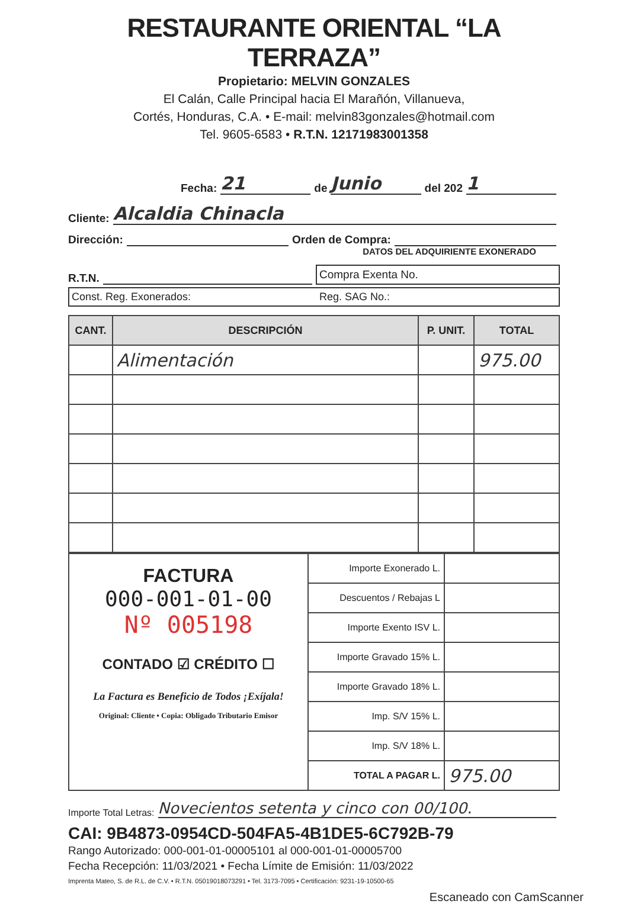RESTAURANTE ORIENTAL “LA TERRAZA”
Propietario: MELVIN GONZALES
El Calán, Calle Principal hacia El Marañón, Villanueva,
Cortés, Honduras, C.A. • E-mail: melvin83gonzales@hotmail.com
Tel. 9605-6583 • R.T.N. 12171983001358
Fecha: 21 de Junio del 202 1
Cliente: Alcaldia Chinacla
Dirección: Orden de Compra:
DATOS DEL ADQUIRIENTE EXONERADO
R.T.N. Compra Exenta No.
Const. Reg. Exonerados: Reg. SAG No.:
| CANT. | DESCRIPCIÓN | P. UNIT. | TOTAL |
| --- | --- | --- | --- |
| | Alimentación | | 975.00 |
| FACTURA 000-001-01-00 Nº 005198 CONTADO ☑ CRÉDITO ☐ La Factura es Beneficio de Todos ¡Exíjala! Original: Cliente • Copia: Obligado Tributario Emisor | Importe Exonerado L. | |
| | Descuentos / Rebajas L | |
| | Importe Exento ISV L. | |
| | Importe Gravado 15% L. | |
| | Importe Gravado 18% L. | |
| | Imp. S/V 15% L. | |
| | Imp. S/V 18% L. | |
| | TOTAL A PAGAR L. | 975.00 |
Importe Total Letras: Novecientos setenta y cinco con 00/100.
CAI: 9B4873-0954CD-504FA5-4B1DE5-6C792B-79
Rango Autorizado: 000-001-01-00005101 al 000-001-01-00005700
Fecha Recepción: 11/03/2021 • Fecha Límite de Emisión: 11/03/2022
Imprenta Mateo, S. de R.L. de C.V. • R.T.N. 05019018073291 • Tel. 3173-7095 • Certificación: 9231-19-10500-65
Escaneado con CamScanner